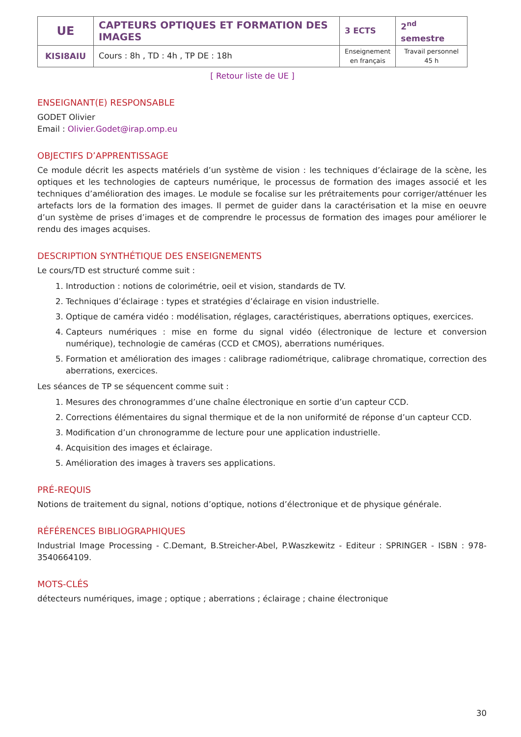| UE | CAPTEURS OPTIQUES ET FORMATION DES IMAGES | 3 ECTS | 2<sup>nd</sup> semestre |
| KISI8AIU | Cours : 8h , TD : 4h , TP DE : 18h | Enseignement en français | Travail personnel 45 h |
[ Retour liste de UE ]
ENSEIGNANT(E) RESPONSABLE
GODET Olivier
Email : Olivier.Godet@irap.omp.eu
OBJECTIFS D’APPRENTISSAGE
Ce module décrit les aspects matériels d’un système de vision : les techniques d’éclairage de la scène, les optiques et les technologies de capteurs numérique, le processus de formation des images associé et les techniques d’amélioration des images. Le module se focalise sur les prétraitements pour corriger/atténuer les artefacts lors de la formation des images. Il permet de guider dans la caractérisation et la mise en oeuvre d’un système de prises d’images et de comprendre le processus de formation des images pour améliorer le rendu des images acquises.
DESCRIPTION SYNTHÉTIQUE DES ENSEIGNEMENTS
Le cours/TD est structuré comme suit :
1. Introduction : notions de colorimétrie, oeil et vision, standards de TV.
2. Techniques d’éclairage : types et stratégies d’éclairage en vision industrielle.
3. Optique de caméra vidéo : modélisation, réglages, caractéristiques, aberrations optiques, exercices.
4. Capteurs numériques : mise en forme du signal vidéo (électronique de lecture et conversion numérique), technologie de caméras (CCD et CMOS), aberrations numériques.
5. Formation et amélioration des images : calibrage radiométrique, calibrage chromatique, correction des aberrations, exercices.
Les séances de TP se séquencent comme suit :
1. Mesures des chronogrammes d’une chaîne électronique en sortie d’un capteur CCD.
2. Corrections élémentaires du signal thermique et de la non uniformité de réponse d’un capteur CCD.
3. Modification d’un chronogramme de lecture pour une application industrielle.
4. Acquisition des images et éclairage.
5. Amélioration des images à travers ses applications.
PRÉ-REQUIS
Notions de traitement du signal, notions d’optique, notions d’électronique et de physique générale.
RÉFÉRENCES BIBLIOGRAPHIQUES
Industrial Image Processing - C.Demant, B.Streicher-Abel, P.Waszkewitz - Editeur : SPRINGER - ISBN : 978-3540664109.
MOTS-CLÉS
détecteurs numériques, image ; optique ; aberrations ; éclairage ; chaine électronique
30